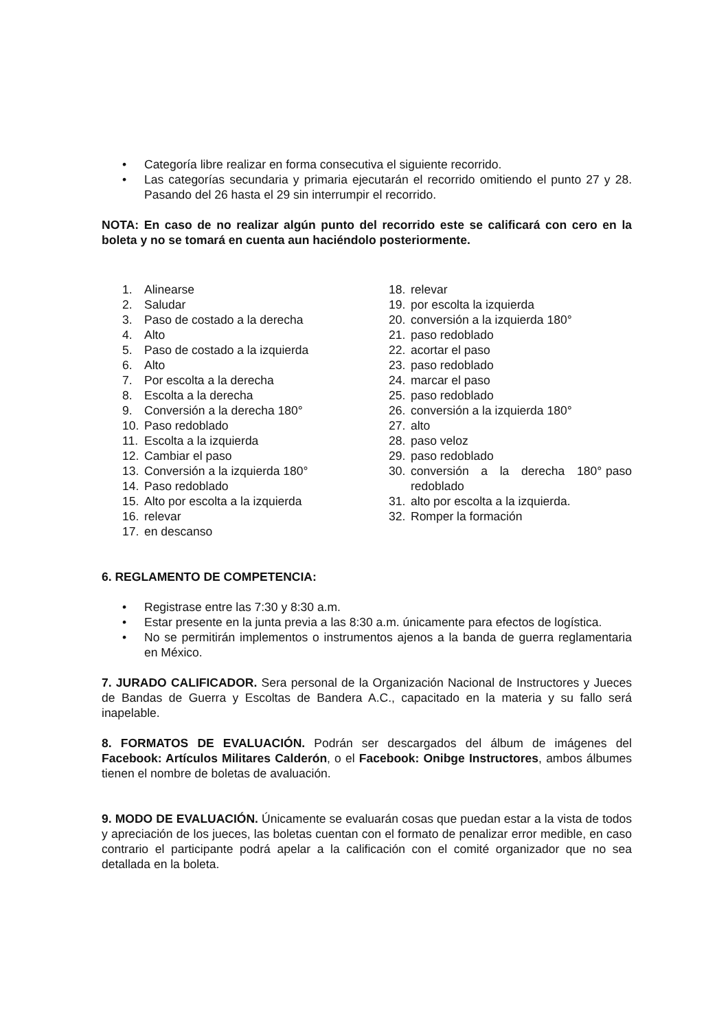• Categoría libre realizar en forma consecutiva el siguiente recorrido.
• Las categorías secundaria y primaria ejecutarán el recorrido omitiendo el punto 27 y 28. Pasando del 26 hasta el 29 sin interrumpir el recorrido.
NOTA: En caso de no realizar algún punto del recorrido este se calificará con cero en la boleta y no se tomará en cuenta aun haciéndolo posteriormente.
1. Alinearse
2. Saludar
3. Paso de costado a la derecha
4. Alto
5. Paso de costado a la izquierda
6. Alto
7. Por escolta a la derecha
8. Escolta a la derecha
9. Conversión a la derecha 180°
10. Paso redoblado
11. Escolta a la izquierda
12. Cambiar el paso
13. Conversión a la izquierda 180°
14. Paso redoblado
15. Alto por escolta a la izquierda
16. relevar
17. en descanso
18. relevar
19. por escolta la izquierda
20. conversión a la izquierda 180°
21. paso redoblado
22. acortar el paso
23. paso redoblado
24. marcar el paso
25. paso redoblado
26. conversión a la izquierda 180°
27. alto
28. paso veloz
29. paso redoblado
30. conversión a la derecha 180° paso redoblado
31. alto por escolta a la izquierda.
32. Romper la formación
6. REGLAMENTO DE COMPETENCIA:
• Registrase entre las 7:30 y 8:30 a.m.
• Estar presente en la junta previa a las 8:30 a.m. únicamente para efectos de logística.
• No se permitirán implementos o instrumentos ajenos a la banda de guerra reglamentaria en México.
7. JURADO CALIFICADOR. Sera personal de la Organización Nacional de Instructores y Jueces de Bandas de Guerra y Escoltas de Bandera A.C., capacitado en la materia y su fallo será inapelable.
8. FORMATOS DE EVALUACIÓN. Podrán ser descargados del álbum de imágenes del Facebook: Artículos Militares Calderón, o el Facebook: Onibge Instructores, ambos álbumes tienen el nombre de boletas de avaluación.
9. MODO DE EVALUACIÓN. Únicamente se evaluarán cosas que puedan estar a la vista de todos y apreciación de los jueces, las boletas cuentan con el formato de penalizar error medible, en caso contrario el participante podrá apelar a la calificación con el comité organizador que no sea detallada en la boleta.